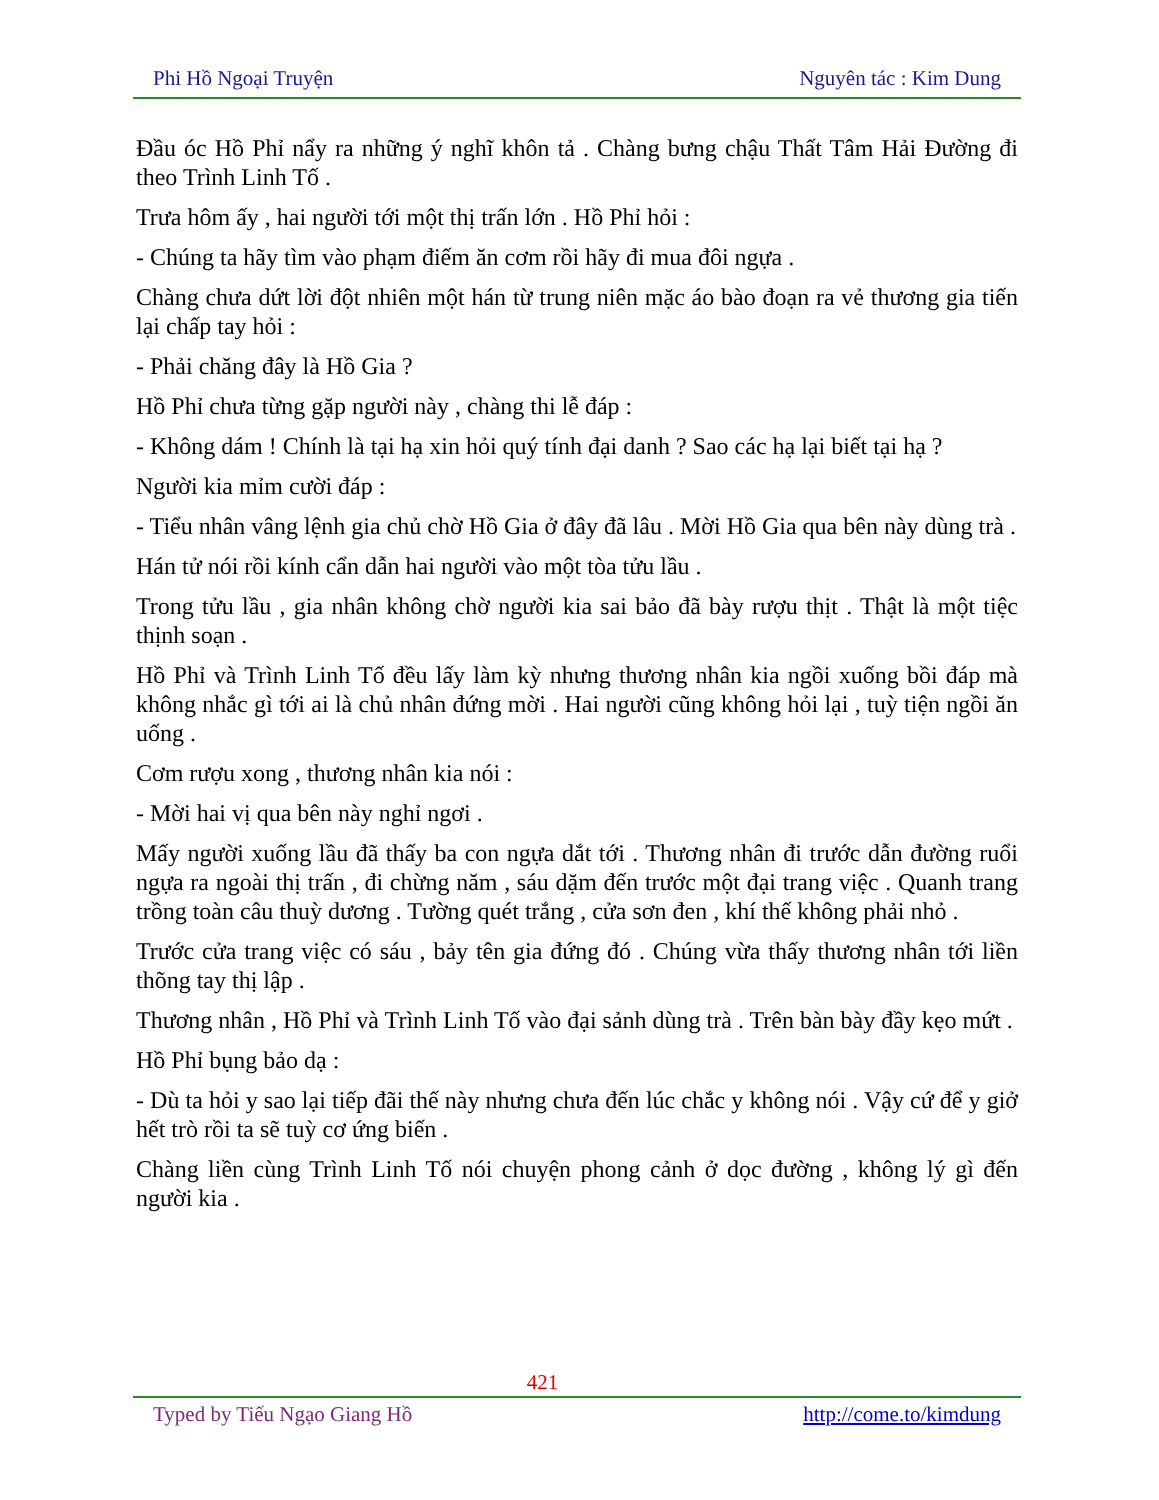Phi Hồ Ngoại Truyện Nguyên tác : Kim Dung
Đầu óc Hồ Phỉ nẩy ra những ý nghĩ khôn tả . Chàng bưng chậu Thất Tâm Hải Đường đi theo Trình Linh Tố .
Trưa hôm ấy , hai người tới một thị trấn lớn . Hồ Phỉ hỏi :
- Chúng ta hãy tìm vào phạm điếm ăn cơm rồi hãy đi mua đôi ngựa .
Chàng chưa dứt lời đột nhiên một hán từ trung niên mặc áo bào đoạn ra vẻ thương gia tiến lại chấp tay hỏi :
- Phải chăng đây là Hồ Gia ?
Hồ Phỉ chưa từng gặp người này , chàng thi lễ đáp :
- Không dám ! Chính là tại hạ xin hỏi quý tính đại danh ? Sao các hạ lại biết tại hạ ?
Người kia mỉm cười đáp :
- Tiểu nhân vâng lệnh gia chủ chờ Hồ Gia ở đây đã lâu . Mời Hồ Gia qua bên này dùng trà .
Hán tử nói rồi kính cẩn dẫn hai người vào một tòa tửu lầu .
Trong tửu lầu , gia nhân không chờ người kia sai bảo đã bày rượu thịt . Thật là một tiệc thịnh soạn .
Hồ Phỉ và Trình Linh Tố đều lấy làm kỳ nhưng thương nhân kia ngồi xuống bồi đáp mà không nhắc gì tới ai là chủ nhân đứng mời . Hai người cũng không hỏi lại , tuỳ tiện ngồi ăn uống .
Cơm rượu xong , thương nhân kia nói :
- Mời hai vị qua bên này nghỉ ngơi .
Mấy người xuống lầu đã thấy ba con ngựa dắt tới . Thương nhân đi trước dẫn đường ruổi ngựa ra ngoài thị trấn , đi chừng năm , sáu dặm đến trước một đại trang việc . Quanh trang trồng toàn câu thuỳ dương . Tường quét trắng , cửa sơn đen , khí thế không phải nhỏ .
Trước cửa trang việc có sáu , bảy tên gia đứng đó . Chúng vừa thấy thương nhân tới liền thõng tay thị lập .
Thương nhân , Hồ Phỉ và Trình Linh Tố vào đại sảnh dùng trà . Trên bàn bày đầy kẹo mứt .
Hồ Phỉ bụng bảo dạ :
- Dù ta hỏi y sao lại tiếp đãi thế này nhưng chưa đến lúc chắc y không nói . Vậy cứ để y giở hết trò rồi ta sẽ tuỳ cơ ứng biến .
Chàng liền cùng Trình Linh Tố nói chuyện phong cảnh ở dọc đường , không lý gì đến người kia .
421
Typed by Tiếu Ngạo Giang Hồ http://come.to/kimdung